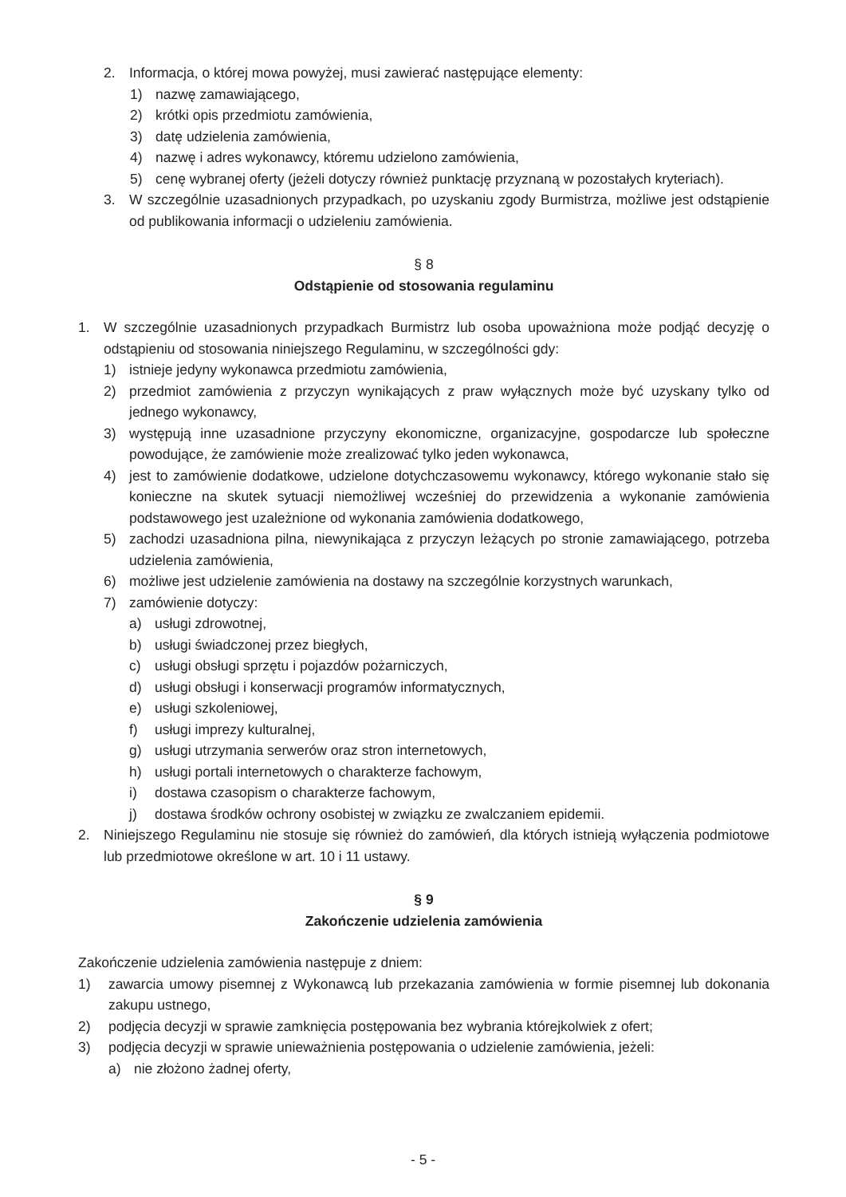2. Informacja, o której mowa powyżej, musi zawierać następujące elementy:
1) nazwę zamawiającego,
2) krótki opis przedmiotu zamówienia,
3) datę udzielenia zamówienia,
4) nazwę i adres wykonawcy, któremu udzielono zamówienia,
5) cenę wybranej oferty (jeżeli dotyczy również punktację przyznaną w pozostałych kryteriach).
3. W szczególnie uzasadnionych przypadkach, po uzyskaniu zgody Burmistrza, możliwe jest odstąpienie od publikowania informacji o udzieleniu zamówienia.
§ 8
Odstąpienie od stosowania regulaminu
1. W szczególnie uzasadnionych przypadkach Burmistrz lub osoba upoważniona może podjąć decyzję o odstąpieniu od stosowania niniejszego Regulaminu, w szczególności gdy:
1) istnieje jedyny wykonawca przedmiotu zamówienia,
2) przedmiot zamówienia z przyczyn wynikających z praw wyłącznych może być uzyskany tylko od jednego wykonawcy,
3) występują inne uzasadnione przyczyny ekonomiczne, organizacyjne, gospodarcze lub społeczne powodujące, że zamówienie może zrealizować tylko jeden wykonawca,
4) jest to zamówienie dodatkowe, udzielone dotychczasowemu wykonawcy, którego wykonanie stało się konieczne na skutek sytuacji niemożliwej wcześniej do przewidzenia a wykonanie zamówienia podstawowego jest uzależnione od wykonania zamówienia dodatkowego,
5) zachodzi uzasadniona pilna, niewynikająca z przyczyn leżących po stronie zamawiającego, potrzeba udzielenia zamówienia,
6) możliwe jest udzielenie zamówienia na dostawy na szczególnie korzystnych warunkach,
7) zamówienie dotyczy:
a) usługi zdrowotnej,
b) usługi świadczonej przez biegłych,
c) usługi obsługi sprzętu i pojazdów pożarniczych,
d) usługi obsługi i konserwacji programów informatycznych,
e) usługi szkoleniowej,
f) usługi imprezy kulturalnej,
g) usługi utrzymania serwerów oraz stron internetowych,
h) usługi portali internetowych o charakterze fachowym,
i) dostawa czasopism o charakterze fachowym,
j) dostawa środków ochrony osobistej w związku ze zwalczaniem epidemii.
2. Niniejszego Regulaminu nie stosuje się również do zamówień, dla których istnieją wyłączenia podmiotowe lub przedmiotowe określone w art. 10 i 11 ustawy.
§ 9
Zakończenie udzielenia zamówienia
Zakończenie udzielenia zamówienia następuje z dniem:
1) zawarcia umowy pisemnej z Wykonawcą lub przekazania zamówienia w formie pisemnej lub dokonania zakupu ustnego,
2) podjęcia decyzji w sprawie zamknięcia postępowania bez wybrania którejkolwiek z ofert;
3) podjęcia decyzji w sprawie unieważnienia postępowania o udzielenie zamówienia, jeżeli:
a) nie złożono żadnej oferty,
- 5 -